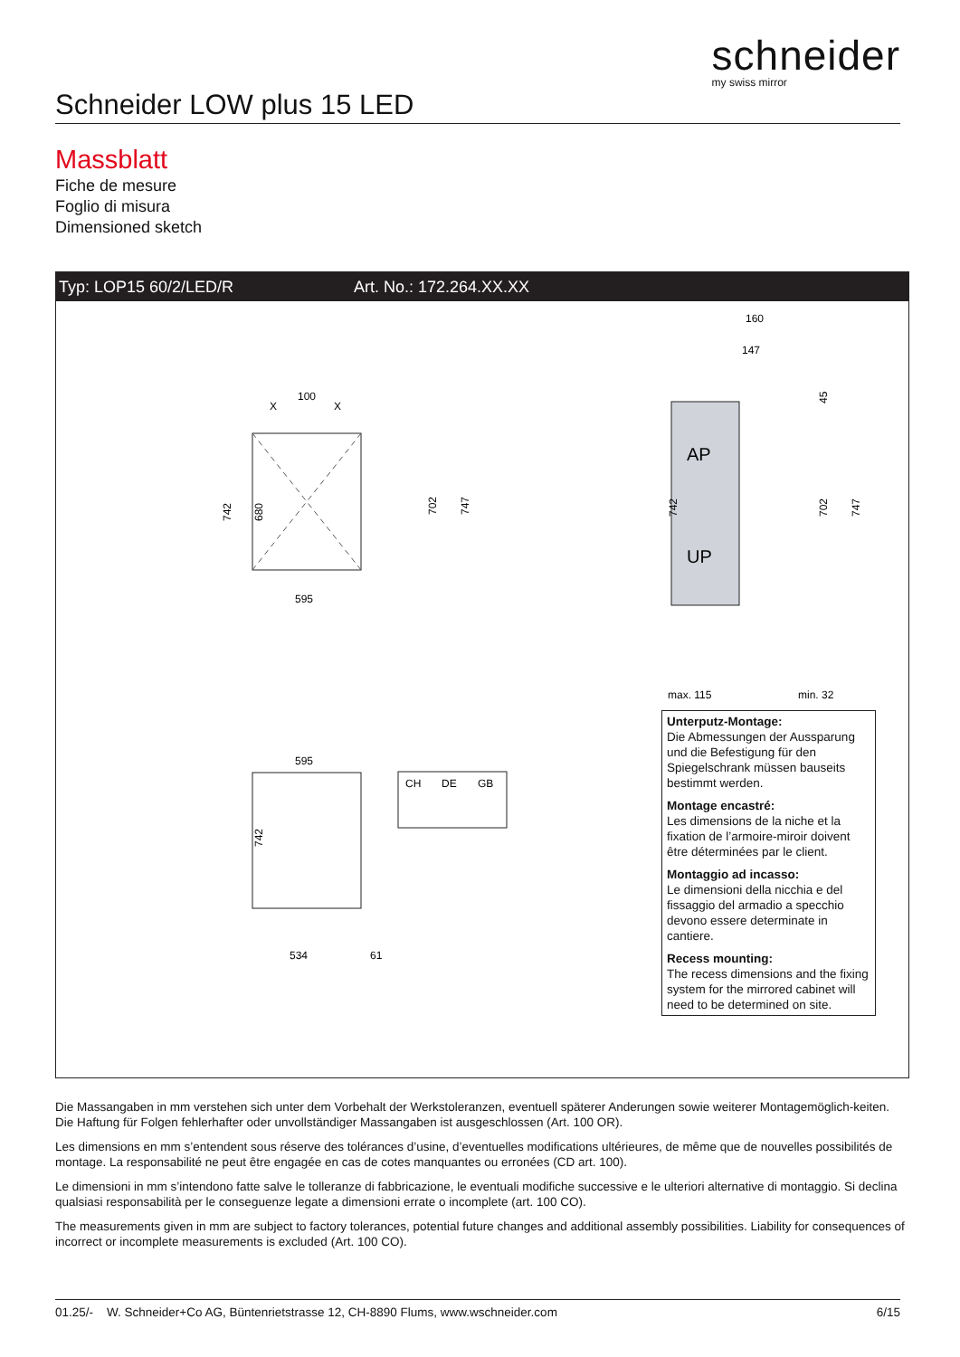schneider
my swiss mirror
Schneider LOW plus 15 LED
Massblatt
Fiche de mesure
Foglio di misura
Dimensioned sketch
Typ: LOP15 60/2/LED/R Art. No.: 172.264.XX.XX
100
X
X
595
742
680
702
747
AP
UP
160
147
max. 115
min. 32
742
702
747
45
595
534
61
742
CH
DE
GB
Unterputz-Montage:
Die Abmessungen der Aussparung und die Befestigung für den Spiegelschrank müssen bauseits bestimmt werden.
Montage encastré:
Les dimensions de la niche et la fixation de l’armoire-miroir doivent être déterminées par le client.
Montaggio ad incasso:
Le dimensioni della nicchia e del fissaggio del armadio a specchio devono essere determinate in cantiere.
Recess mounting:
The recess dimensions and the fixing system for the mirrored cabinet will need to be determined on site.
Die Massangaben in mm verstehen sich unter dem Vorbehalt der Werkstoleranzen, eventuell späterer Anderungen sowie weiterer Montagemöglich-keiten. Die Haftung für Folgen fehlerhafter oder unvollständiger Massangaben ist ausgeschlossen (Art. 100 OR).
Les dimensions en mm s’entendent sous réserve des tolérances d’usine, d’eventuelles modifications ultérieures, de même que de nouvelles possibilités de montage. La responsabilité ne peut être engagée en cas de cotes manquantes ou erronées (CD art. 100).
Le dimensioni in mm s’intendono fatte salve le tolleranze di fabbricazione, le eventuali modifiche successive e le ulteriori alternative di montaggio. Si declina qualsiasi responsabilità per le conseguenze legate a dimensioni errate o incomplete (art. 100 CO).
The measurements given in mm are subject to factory tolerances, potential future changes and additional assembly possibilities. Liability for consequences of incorrect or incomplete measurements is excluded (Art. 100 CO).
01.25/- W. Schneider+Co AG, Büntenrietstrasse 12, CH-8890 Flums, www.wschneider.com 6/15